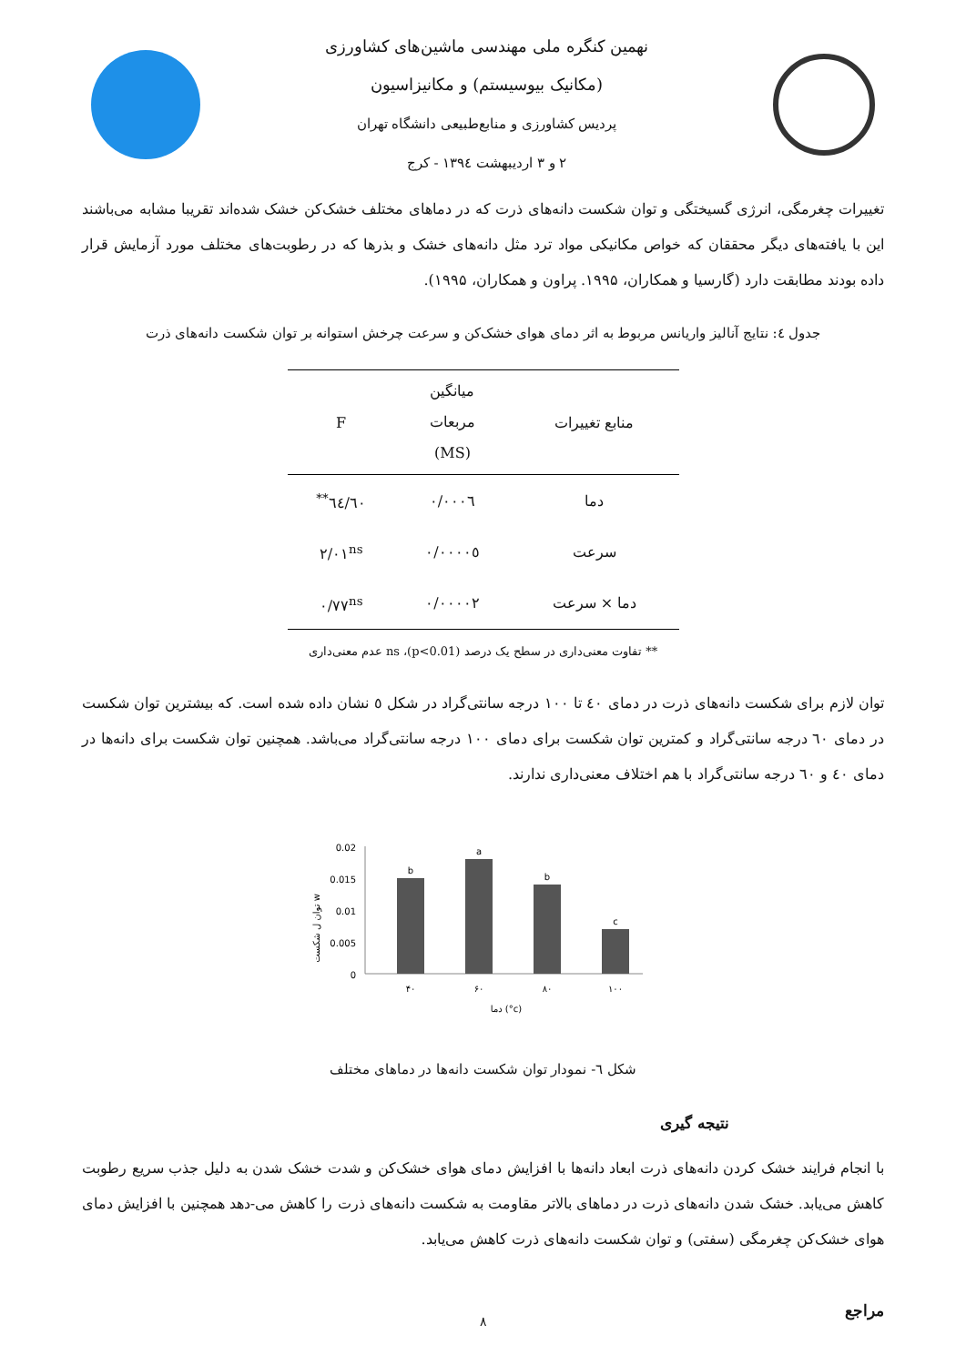نهمین کنگره ملی مهندسی ماشین‌های کشاورزی
(مکانیک بیوسیستم) و مکانیزاسیون
پردیس کشاورزی و منابع‌طبیعی دانشگاه تهران
۲ و ۳ اردیبهشت ۱۳۹٤ - کرج
تغییرات چغرمگی، انرژی گسیختگی و توان شکست دانه‌های ذرت که در دماهای مختلف خشک‌کن خشک شده‌اند تقریبا مشابه می‌باشند این با یافته‌های دیگر محققان که خواص مکانیکی مواد ترد مثل دانه‌های خشک و بذرها که در رطوبت‌های مختلف مورد آزمایش قرار داده بودند مطابقت دارد (گارسیا و همکاران، ۱۹۹۵. پراون و همکاران، ۱۹۹۵).
جدول ٤: نتایج آنالیز واریانس مربوط به اثر دمای هوای خشک‌کن و سرعت چرخش استوانه بر توان شکست دانه‌های ذرت
| منابع تغییرات | میانگین مربعات (MS) | F |
| --- | --- | --- |
| دما | ۰/۰۰۰٦ | ٦٤/٦۰<sup>**</sup> |
| سرعت | ۰/۰۰۰۰٥ | ۲/۰۱<sup>ns</sup> |
| دما × سرعت | ۰/۰۰۰۰۲ | ۰/۷۷<sup>ns</sup> |
** تفاوت معنی‌داری در سطح یک درصد (p<0.01)، ns عدم معنی‌داری
توان لازم برای شکست دانه‌های ذرت در دمای ٤۰ تا ۱۰۰ درجه سانتی‌گراد در شکل ٥ نشان داده شده است. که بیشترین توان شکست در دمای ٦۰ درجه سانتی‌گراد و کمترین توان شکست برای دمای ۱۰۰ درجه سانتی‌گراد می‌باشد. همچنین توان شکست برای دانه‌ها در دمای ٤۰ و ٦۰ درجه سانتی‌گراد با هم اختلاف معنی‌داری ندارند.
توان ل شکست w
0.02
0.015
0.01
0.005
0
b
a
b
c
۴۰
۶۰
۸۰
۱۰۰
دما (°c)
شکل ٦- نمودار توان شکست دانه‌ها در دماهای مختلف
نتیجه گیری
با انجام فرایند خشک کردن دانه‌های ذرت ابعاد دانه‌ها با افزایش دمای هوای خشک‌کن و شدت خشک شدن به دلیل جذب سریع رطوبت کاهش می‌یابد. خشک شدن دانه‌های ذرت در دماهای بالاتر مقاومت به شکست دانه‌های ذرت را کاهش می-دهد همچنین با افزایش دمای هوای خشک‌کن چغرمگی (سفتی) و توان شکست دانه‌های ذرت کاهش می‌یابد.
مراجع
۸